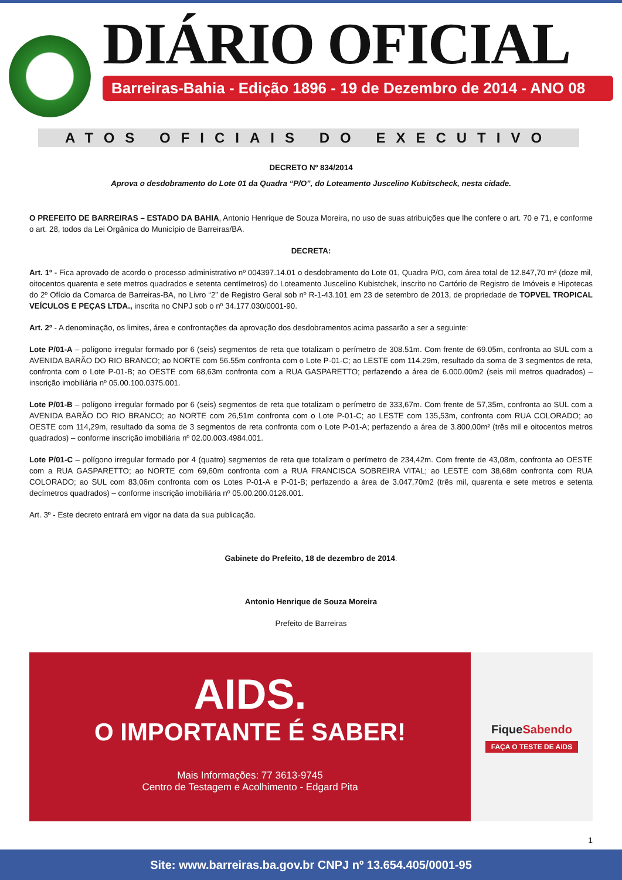DIÁRIO OFICIAL
Barreiras-Bahia - Edição 1896 - 19 de Dezembro de 2014 - ANO 08
ATOS OFICIAIS DO EXECUTIVO
DECRETO Nº 834/2014
Aprova o desdobramento do Lote 01 da Quadra “P/O”, do Loteamento Juscelino Kubitscheck, nesta cidade.
O PREFEITO DE BARREIRAS – ESTADO DA BAHIA, Antonio Henrique de Souza Moreira, no uso de suas atribuições que lhe confere o art. 70 e 71, e conforme o art. 28, todos da Lei Orgânica do Município de Barreiras/BA.
DECRETA:
Art. 1º - Fica aprovado de acordo o processo administrativo nº 004397.14.01 o desdobramento do Lote 01, Quadra P/O, com área total de 12.847,70 m² (doze mil, oitocentos quarenta e sete metros quadrados e setenta centímetros) do Loteamento Juscelino Kubistchek, inscrito no Cartório de Registro de Imóveis e Hipotecas do 2º Ofício da Comarca de Barreiras-BA, no Livro “2” de Registro Geral sob nº R-1-43.101 em 23 de setembro de 2013, de propriedade de TOPVEL TROPICAL VEÍCULOS E PEÇAS LTDA., inscrita no CNPJ sob o nº 34.177.030/0001-90.
Art. 2º - A denominação, os limites, área e confrontações da aprovação dos desdobramentos acima passarão a ser a seguinte:
Lote P/01-A – polígono irregular formado por 6 (seis) segmentos de reta que totalizam o perímetro de 308.51m. Com frente de 69.05m, confronta ao SUL com a AVENIDA BARÃO DO RIO BRANCO; ao NORTE com 56.55m confronta com o Lote P-01-C; ao LESTE com 114.29m, resultado da soma de 3 segmentos de reta, confronta com o Lote P-01-B; ao OESTE com 68,63m confronta com a RUA GASPARETTO; perfazendo a área de 6.000.00m2 (seis mil metros quadrados) – inscrição imobiliária nº 05.00.100.0375.001.
Lote P/01-B – polígono irregular formado por 6 (seis) segmentos de reta que totalizam o perímetro de 333,67m. Com frente de 57,35m, confronta ao SUL com a AVENIDA BARÃO DO RIO BRANCO; ao NORTE com 26,51m confronta com o Lote P-01-C; ao LESTE com 135,53m, confronta com RUA COLORADO; ao OESTE com 114,29m, resultado da soma de 3 segmentos de reta confronta com o Lote P-01-A; perfazendo a área de 3.800,00m² (três mil e oitocentos metros quadrados) – conforme inscrição imobiliária nº 02.00.003.4984.001.
Lote P/01-C – polígono irregular formado por 4 (quatro) segmentos de reta que totalizam o perímetro de 234,42m. Com frente de 43,08m, confronta ao OESTE com a RUA GASPARETTO; ao NORTE com 69,60m confronta com a RUA FRANCISCA SOBREIRA VITAL; ao LESTE com 38,68m confronta com RUA COLORADO; ao SUL com 83,06m confronta com os Lotes P-01-A e P-01-B; perfazendo a área de 3.047,70m2 (três mil, quarenta e sete metros e setenta decímetros quadrados) – conforme inscrição imobiliária nº 05.00.200.0126.001.
Art. 3º - Este decreto entrará em vigor na data da sua publicação.
Gabinete do Prefeito, 18 de dezembro de 2014.
Antonio Henrique de Souza Moreira
Prefeito de Barreiras
AIDS.
O IMPORTANTE É SABER!
Mais Informações: 77 3613-9745
Centro de Testagem e Acolhimento - Edgard Pita
Fique Sabendo
FAÇA O TESTE DE AIDS
1
Site: www.barreiras.ba.gov.br CNPJ nº 13.654.405/0001-95